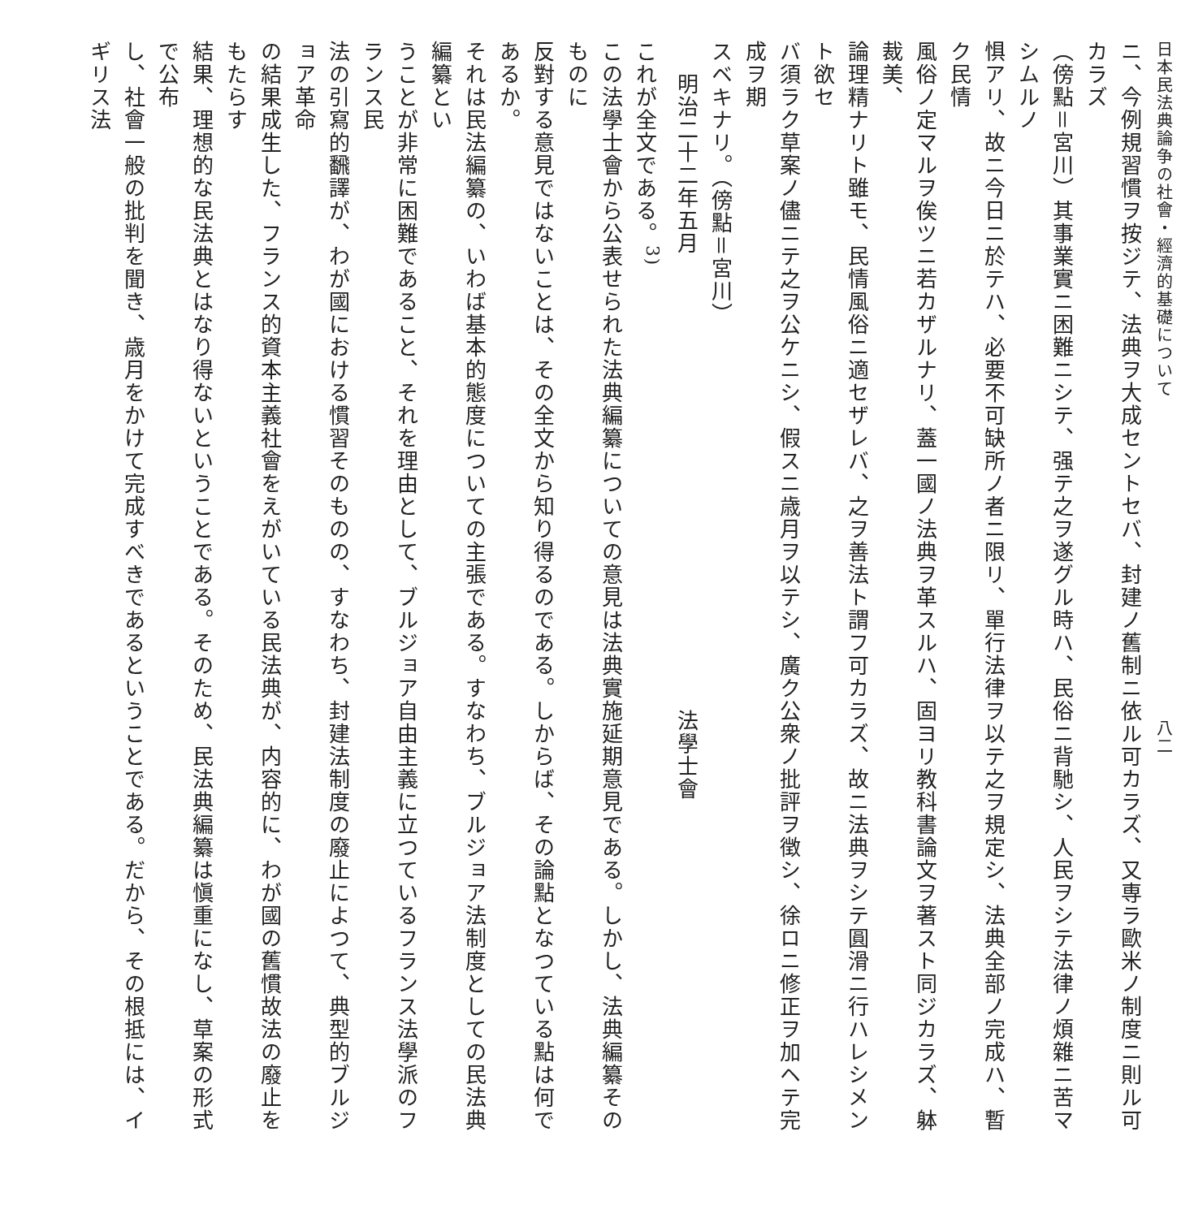日本民法典論争の社會・經濟的基礎について　　　　　　　　　　　　　　　　　　八二
ニ、今例規習慣ヲ按ジテ、法典ヲ大成セントセバ、封建ノ舊制ニ依ル可カラズ、又専ラ歐米ノ制度ニ則ル可カラズ
（傍點＝宮川）其事業實ニ困難ニシテ、强テ之ヲ遂グル時ハ、民俗ニ背馳シ、人民ヲシテ法律ノ煩雜ニ苦マシムルノ
惧アリ、故ニ今日ニ於テハ、必要不可缺所ノ者ニ限リ、單行法律ヲ以テ之ヲ規定シ、法典全部ノ完成ハ、暫ク民情
風俗ノ定マルヲ俟ツニ若カザルナリ、蓋一國ノ法典ヲ革スルハ、固ヨリ教科書論文ヲ著スト同ジカラズ、躰裁美、
論理精ナリト雖モ、民情風俗ニ適セザレバ、之ヲ善法ト謂フ可カラズ、故ニ法典ヲシテ圓滑ニ行ハレシメント欲セ
バ須ラク草案ノ儘ニテ之ヲ公ケニシ、假スニ歳月ヲ以テシ、廣ク公衆ノ批評ヲ徴シ、徐ロニ修正ヲ加ヘテ完成ヲ期
スベキナリ。（傍點＝宮川）
明治二十二年五月法學士會
これが全文である。<sup>3)</sup>
この法學士會から公表せられた法典編纂についての意見は法典實施延期意見である。しかし、法典編纂そのものに
反對する意見ではないことは、その全文から知り得るのである。しからば、その論點となつている點は何であるか。
それは民法編纂の、いわば基本的態度についての主張である。すなわち、ブルジョア法制度としての民法典編纂とい
うことが非常に困難であること、それを理由として、ブルジョア自由主義に立つているフランス法學派のフランス民
法の引寫的飜譯が、わが國における慣習そのものの、すなわち、封建法制度の廢止によつて、典型的ブルジョア革命
の結果成生した、フランス的資本主義社會をえがいている民法典が、内容的に、わが國の舊慣故法の廢止をもたらす
結果、理想的な民法典とはなり得ないということである。そのため、民法典編纂は愼重になし、草案の形式で公布
し、社會一般の批判を聞き、歳月をかけて完成すべきであるということである。だから、その根抵には、イギリス法